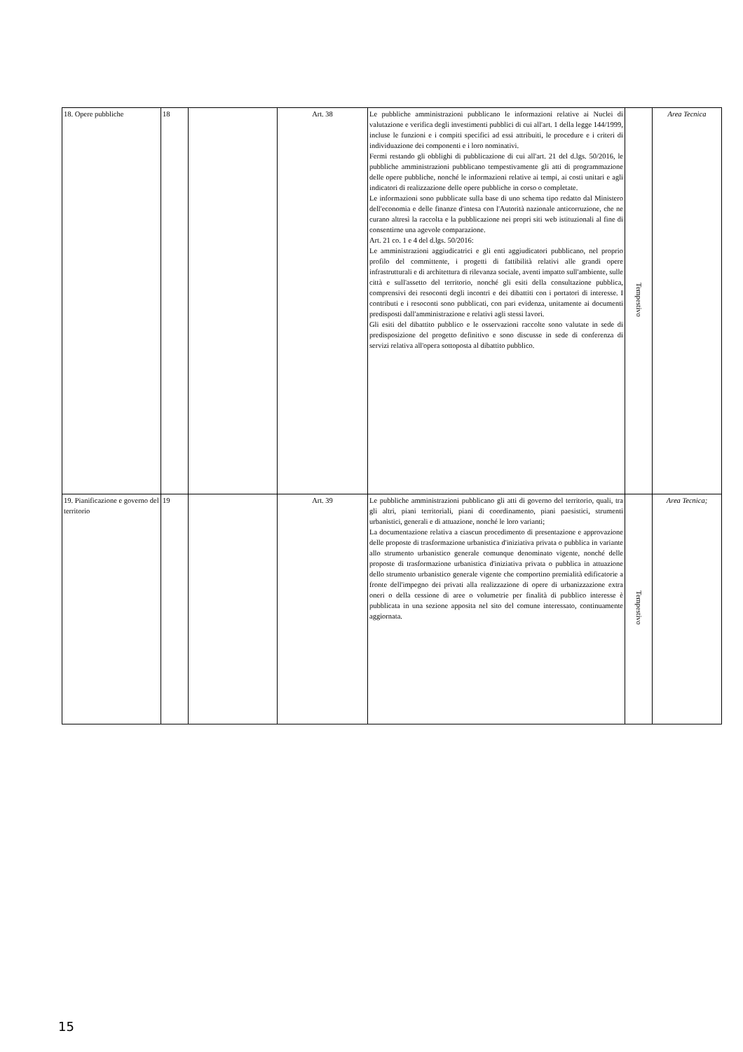| 18. Opere pubbliche | 18 | | Art. 38 | Le pubbliche amministrazioni pubblicano le informazioni relative ai Nuclei di valutazione e verifica degli investimenti pubblici di cui all'art. 1 della legge 144/1999, incluse le funzioni e i compiti specifici ad essi attribuiti, le procedure e i criteri di individuazione dei componenti e i loro nominativi. Fermi restando gli obblighi di pubblicazione di cui all'art. 21 del d.lgs. 50/2016, le pubbliche amministrazioni pubblicano tempestivamente gli atti di programmazione delle opere pubbliche, nonché le informazioni relative ai tempi, ai costi unitari e agli indicatori di realizzazione delle opere pubbliche in corso o completate. Le informazioni sono pubblicate sulla base di uno schema tipo redatto dal Ministero dell'economia e delle finanze d'intesa con l'Autorità nazionale anticorruzione, che ne curano altresì la raccolta e la pubblicazione nei propri siti web istituzionali al fine di consentirne una agevole comparazione. Art. 21 co. 1 e 4 del d.lgs. 50/2016: Le amministrazioni aggiudicatrici e gli enti aggiudicatori pubblicano, nel proprio profilo del committente, i progetti di fattibilità relativi alle grandi opere infrastrutturali e di architettura di rilevanza sociale, aventi impatto sull'ambiente, sulle città e sull'assetto del territorio, nonché gli esiti della consultazione pubblica, comprensivi dei resoconti degli incontri e dei dibattiti con i portatori di interesse. I contributi e i resoconti sono pubblicati, con pari evidenza, unitamente ai documenti predisposti dall'amministrazione e relativi agli stessi lavori. Gli esiti del dibattito pubblico e le osservazioni raccolte sono valutate in sede di predisposizione del progetto definitivo e sono discusse in sede di conferenza di servizi relativa all'opera sottoposta al dibattito pubblico. | Tempestivo | Area Tecnica |
| 19. Pianificazione e governo del territorio | 19 | | Art. 39 | Le pubbliche amministrazioni pubblicano gli atti di governo del territorio, quali, tra gli altri, piani territoriali, piani di coordinamento, piani paesistici, strumenti urbanistici, generali e di attuazione, nonché le loro varianti; La documentazione relativa a ciascun procedimento di presentazione e approvazione delle proposte di trasformazione urbanistica d'iniziativa privata o pubblica in variante allo strumento urbanistico generale comunque denominato vigente, nonché delle proposte di trasformazione urbanistica d'iniziativa privata o pubblica in attuazione dello strumento urbanistico generale vigente che comportino premialità edificatorie a fronte dell'impegno dei privati alla realizzazione di opere di urbanizzazione extra oneri o della cessione di aree o volumetrie per finalità di pubblico interesse è pubblicata in una sezione apposita nel sito del comune interessato, continuamente aggiornata. | Tempestivo | Area Tecnica; |
15